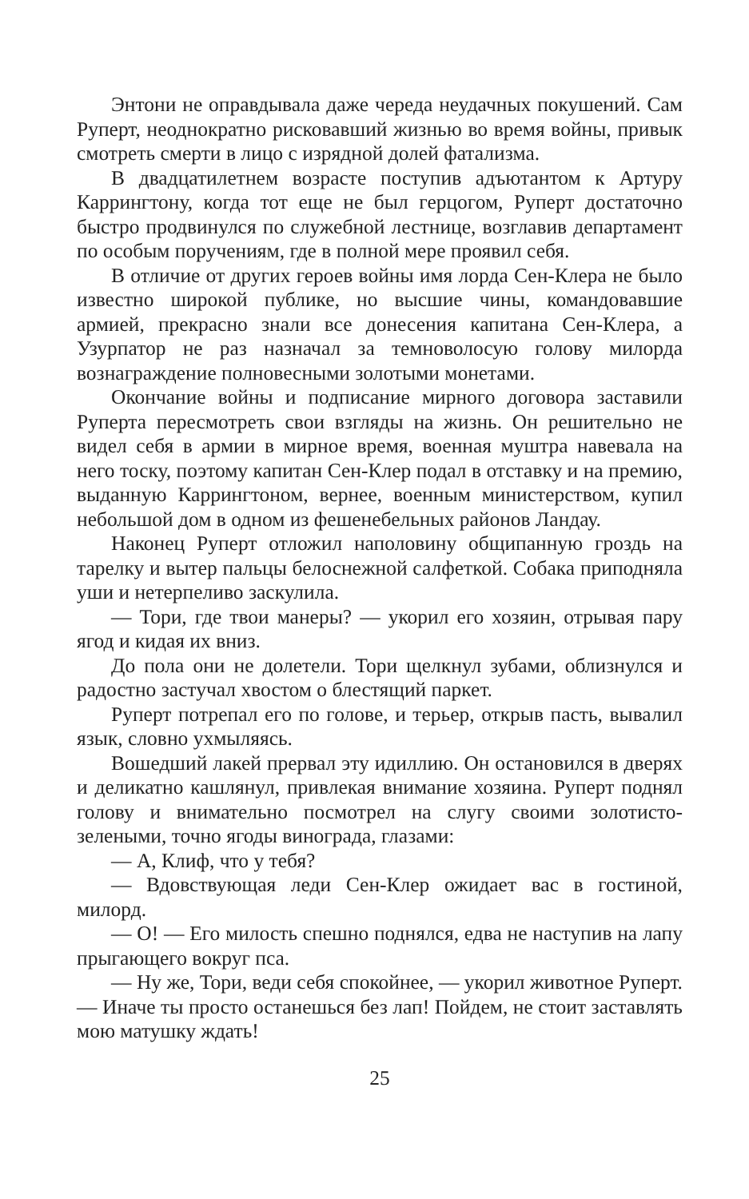Энтони не оправдывала даже череда неудачных покушений. Сам Руперт, неоднократно рисковавший жизнью во время войны, привык смотреть смерти в лицо с изрядной долей фатализма.
В двадцатилетнем возрасте поступив адъютантом к Артуру Каррингтону, когда тот еще не был герцогом, Руперт достаточно быстро продвинулся по служебной лестнице, возглавив департамент по особым поручениям, где в полной мере проявил себя.
В отличие от других героев войны имя лорда Сен-Клера не было известно широкой публике, но высшие чины, командовавшие армией, прекрасно знали все донесения капитана Сен-Клера, а Узурпатор не раз назначал за темноволосую голову милорда вознаграждение полновесными золотыми монетами.
Окончание войны и подписание мирного договора заставили Руперта пересмотреть свои взгляды на жизнь. Он решительно не видел себя в армии в мирное время, военная муштра навевала на него тоску, поэтому капитан Сен-Клер подал в отставку и на премию, выданную Каррингтоном, вернее, военным министерством, купил небольшой дом в одном из фешенебельных районов Ландау.
Наконец Руперт отложил наполовину общипанную гроздь на тарелку и вытер пальцы белоснежной салфеткой. Собака приподняла уши и нетерпеливо заскулила.
— Тори, где твои манеры? — укорил его хозяин, отрывая пару ягод и кидая их вниз.
До пола они не долетели. Тори щелкнул зубами, облизнулся и радостно застучал хвостом о блестящий паркет.
Руперт потрепал его по голове, и терьер, открыв пасть, вывалил язык, словно ухмыляясь.
Вошедший лакей прервал эту идиллию. Он остановился в дверях и деликатно кашлянул, привлекая внимание хозяина. Руперт поднял голову и внимательно посмотрел на слугу своими золотисто-зелеными, точно ягоды винограда, глазами:
— А, Клиф, что у тебя?
— Вдовствующая леди Сен-Клер ожидает вас в гостиной, милорд.
— О! — Его милость спешно поднялся, едва не наступив на лапу прыгающего вокруг пса.
— Ну же, Тори, веди себя спокойнее, — укорил животное Руперт. — Иначе ты просто останешься без лап! Пойдем, не стоит заставлять мою матушку ждать!
25